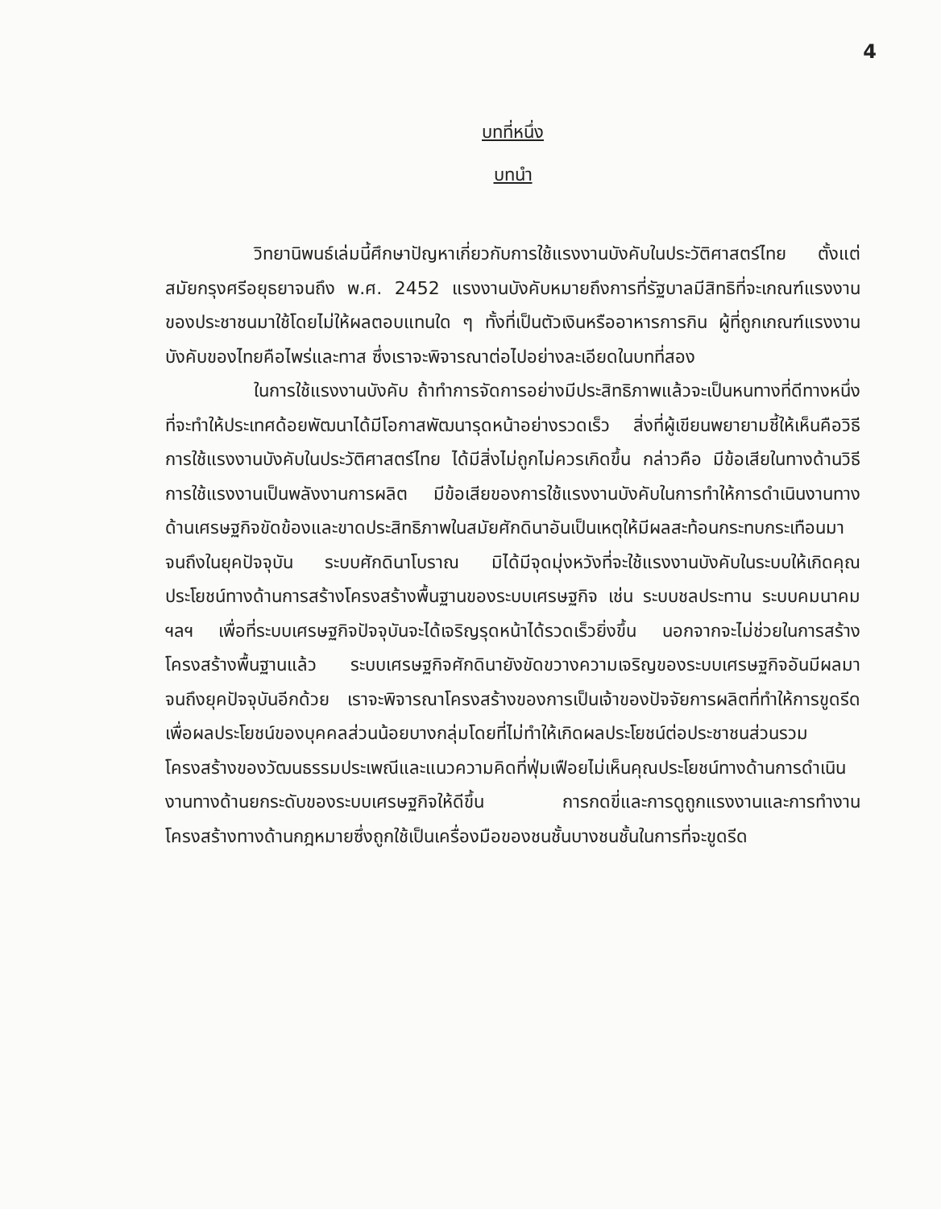4
บทที่หนึ่ง
บทนำ
วิทยานิพนธ์เล่มนี้ศึกษาปัญหาเกี่ยวกับการใช้แรงงานบังคับในประวัติศาสตร์ไทย ตั้งแต่สมัยกรุงศรีอยุธยาจนถึง พ.ศ. 2452 แรงงานบังคับหมายถึงการที่รัฐบาลมีสิทธิที่จะเกณฑ์แรงงานของประชาชนมาใช้โดยไม่ให้ผลตอบแทนใด ๆ ทั้งที่เป็นตัวเงินหรืออาหารการกิน ผู้ที่ถูกเกณฑ์แรงงานบังคับของไทยคือไพร่และทาส ซึ่งเราจะพิจารณาต่อไปอย่างละเอียดในบทที่สอง
ในการใช้แรงงานบังคับ ถ้าทำการจัดการอย่างมีประสิทธิภาพแล้วจะเป็นหนทางที่ดีทางหนึ่งที่จะทำให้ประเทศด้อยพัฒนาได้มีโอกาสพัฒนารุดหน้าอย่างรวดเร็ว สิ่งที่ผู้เขียนพยายามชี้ให้เห็นคือวิธีการใช้แรงงานบังคับในประวัติศาสตร์ไทย ได้มีสิ่งไม่ถูกไม่ควรเกิดขึ้น กล่าวคือ มีข้อเสียในทางด้านวิธีการใช้แรงงานเป็นพลังงานการผลิต มีข้อเสียของการใช้แรงงานบังคับในการทำให้การดำเนินงานทางด้านเศรษฐกิจขัดข้องและขาดประสิทธิภาพในสมัยศักดินาอันเป็นเหตุให้มีผลสะท้อนกระทบกระเทือนมาจนถึงในยุคปัจจุบัน ระบบศักดินาโบราณ มิได้มีจุดมุ่งหวังที่จะใช้แรงงานบังคับในระบบให้เกิดคุณประโยชน์ทางด้านการสร้างโครงสร้างพื้นฐานของระบบเศรษฐกิจ เช่น ระบบชลประทาน ระบบคมนาคม ฯลฯ เพื่อที่ระบบเศรษฐกิจปัจจุบันจะได้เจริญรุดหน้าได้รวดเร็วยิ่งขึ้น นอกจากจะไม่ช่วยในการสร้างโครงสร้างพื้นฐานแล้ว ระบบเศรษฐกิจศักดินายังขัดขวางความเจริญของระบบเศรษฐกิจอันมีผลมาจนถึงยุคปัจจุบันอีกด้วย เราจะพิจารณาโครงสร้างของการเป็นเจ้าของปัจจัยการผลิตที่ทำให้การขูดรีดเพื่อผลประโยชน์ของบุคคลส่วนน้อยบางกลุ่มโดยที่ไม่ทำให้เกิดผลประโยชน์ต่อประชาชนส่วนรวม โครงสร้างของวัฒนธรรมประเพณีและแนวความคิดที่ฟุ่มเฟือยไม่เห็นคุณประโยชน์ทางด้านการดำเนินงานทางด้านยกระดับของระบบเศรษฐกิจให้ดีขึ้น การกดขี่และการดูถูกแรงงานและการทำงาน โครงสร้างทางด้านกฎหมายซึ่งถูกใช้เป็นเครื่องมือของชนชั้นบางชนชั้นในการที่จะขูดรีด